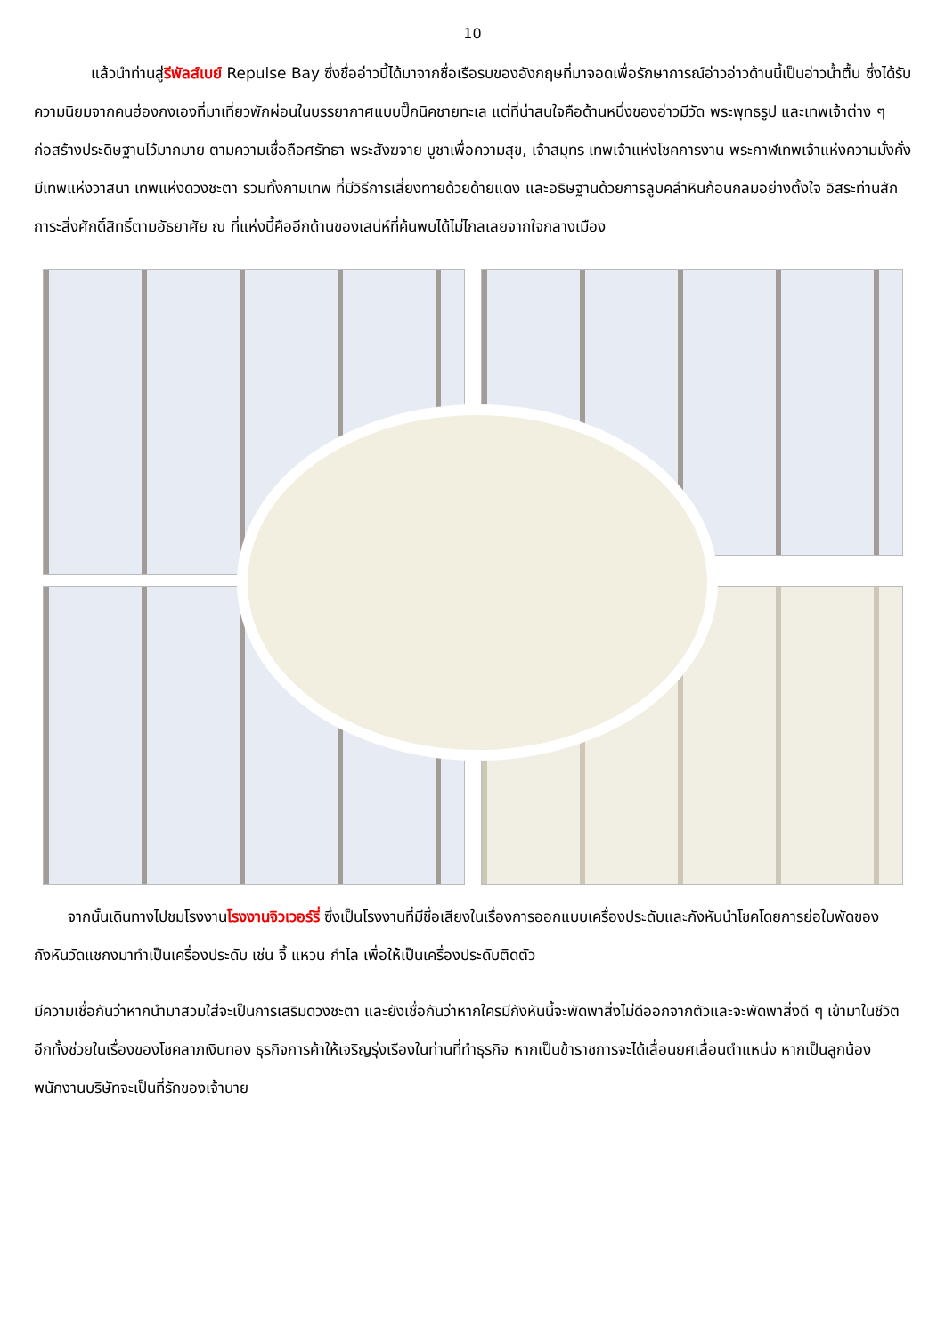10
แล้วนำท่านสู่รีพัลส์เบย์ Repulse Bay ซึ่งชื่ออ่าวนี้ได้มาจากชื่อเรือรบของอังกฤษที่มาจอดเพื่อรักษาการณ์อ่าวอ่าวด้านนี้เป็นอ่าวน้ำตื้น ซึ่งได้รับความนิยมจากคนฮ่องกงเองที่มาเที่ยวพักผ่อนในบรรยากาศแบบปิ๊กนิคชายทะเล แต่ที่น่าสนใจคือด้านหนึ่งของอ่าวมีวัด พระพุทธรูป และเทพเจ้าต่าง ๆ ก่อสร้างประดิษฐานไว้มากมาย ตามความเชื่อถือศรัทธา พระสังฆจาย บูชาเพื่อความสุข, เจ้าสมุทร เทพเจ้าแห่งโชคการงาน พระกาฬเทพเจ้าแห่งความมั่งคั่ง มีเทพแห่งวาสนา เทพแห่งดวงชะตา รวมทั้งกามเทพ ที่มีวิธีการเสี่ยงทายด้วยด้ายแดง และอธิษฐานด้วยการลูบคลำหินก้อนกลมอย่างตั้งใจ อิสระท่านสักการะสิ่งศักดิ์สิทธิ์ตามอัธยาศัย ณ ที่แห่งนี้คืออีกด้านของเสน่ห์ที่ค้นพบได้ไม่ไกลเลยจากใจกลางเมือง
จากนั้นเดินทางไปชมโรงงานโรงงานจิวเวอร์รี่ ซึ่งเป็นโรงงานที่มีชื่อเสียงในเรื่องการออกแบบเครื่องประดับและกังหันนำโชคโดยการย่อใบพัดของกังหันวัดแชกงมาทำเป็นเครื่องประดับ เช่น จี้ แหวน กำไล เพื่อให้เป็นเครื่องประดับติดตัว
มีความเชื่อกันว่าหากนำมาสวมใส่จะเป็นการเสริมดวงชะตา และยังเชื่อกันว่าหากใครมีกังหันนี้จะพัดพาสิ่งไม่ดีออกจากตัวและจะพัดพาสิ่งดี ๆ เข้ามาในชีวิต อีกทั้งช่วยในเรื่องของโชคลาภเงินทอง ธุรกิจการค้าให้เจริญรุ่งเรืองในท่านที่ทำธุรกิจ หากเป็นข้าราชการจะได้เลื่อนยศเลื่อนตำแหน่ง หากเป็นลูกน้องพนักงานบริษัทจะเป็นที่รักของเจ้านาย